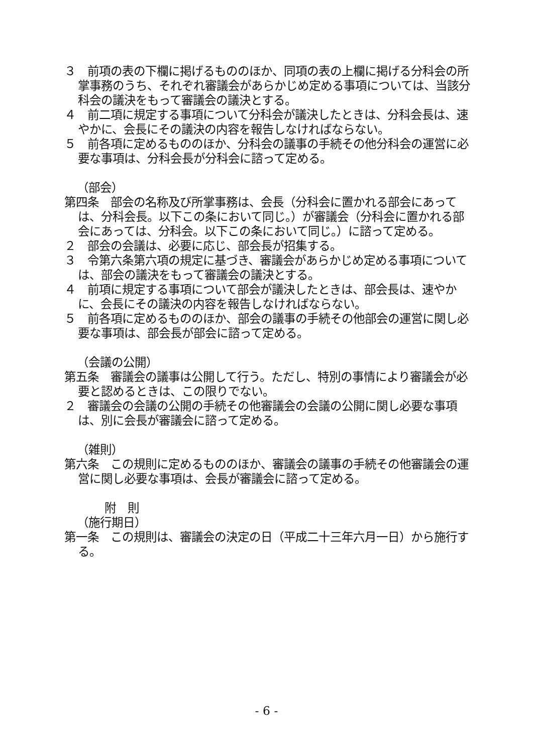３　前項の表の下欄に掲げるもののほか、同項の表の上欄に掲げる分科会の所掌事務のうち、それぞれ審議会があらかじめ定める事項については、当該分科会の議決をもって審議会の議決とする。
４　前二項に規定する事項について分科会が議決したときは、分科会長は、速やかに、会長にその議決の内容を報告しなければならない。
５　前各項に定めるもののほか、分科会の議事の手続その他分科会の運営に必要な事項は、分科会長が分科会に諮って定める。
（部会）
第四条　部会の名称及び所掌事務は、会長（分科会に置かれる部会にあっては、分科会長。以下この条において同じ。）が審議会（分科会に置かれる部会にあっては、分科会。以下この条において同じ。）に諮って定める。
２　部会の会議は、必要に応じ、部会長が招集する。
３　令第六条第六項の規定に基づき、審議会があらかじめ定める事項については、部会の議決をもって審議会の議決とする。
４　前項に規定する事項について部会が議決したときは、部会長は、速やかに、会長にその議決の内容を報告しなければならない。
５　前各項に定めるもののほか、部会の議事の手続その他部会の運営に関し必要な事項は、部会長が部会に諮って定める。
（会議の公開）
第五条　審議会の議事は公開して行う。ただし、特別の事情により審議会が必要と認めるときは、この限りでない。
２　審議会の会議の公開の手続その他審議会の会議の公開に関し必要な事項は、別に会長が審議会に諮って定める。
（雑則）
第六条　この規則に定めるもののほか、審議会の議事の手続その他審議会の運営に関し必要な事項は、会長が審議会に諮って定める。
附　則
（施行期日）
第一条　この規則は、審議会の決定の日（平成二十三年六月一日）から施行する。
- 6 -